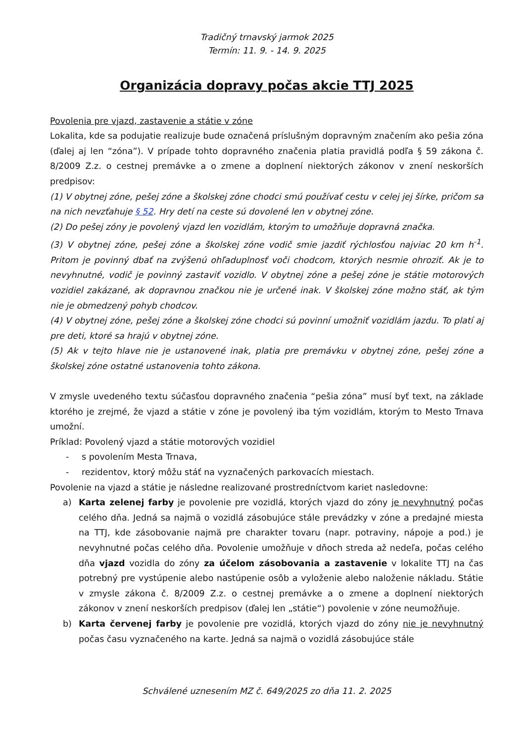Tradičný trnavský jarmok 2025
Termín: 11. 9. - 14. 9. 2025
Organizácia dopravy počas akcie TTJ 2025
Povolenia pre vjazd, zastavenie a státie v zóne
Lokalita, kde sa podujatie realizuje bude označená príslušným dopravným značením ako pešia zóna (ďalej aj len “zóna”). V prípade tohto dopravného značenia platia pravidlá podľa § 59 zákona č. 8/2009 Z.z. o cestnej premávke a o zmene a doplnení niektorých zákonov v znení neskorších predpisov:
(1) V obytnej zóne, pešej zóne a školskej zóne chodci smú používať cestu v celej jej šírke, pričom sa na nich nevzťahuje § 52. Hry detí na ceste sú dovolené len v obytnej zóne.
(2) Do pešej zóny je povolený vjazd len vozidlám, ktorým to umožňuje dopravná značka.
(3) V obytnej zóne, pešej zóne a školskej zóne vodič smie jazdiť rýchlosťou najviac 20 km h<sup>-1</sup>. Pritom je povinný dbať na zvýšenú ohľaduplnosť voči chodcom, ktorých nesmie ohroziť. Ak je to nevyhnutné, vodič je povinný zastaviť vozidlo. V obytnej zóne a pešej zóne je státie motorových vozidiel zakázané, ak dopravnou značkou nie je určené inak. V školskej zóne možno stáť, ak tým nie je obmedzený pohyb chodcov.
(4) V obytnej zóne, pešej zóne a školskej zóne chodci sú povinní umožniť vozidlám jazdu. To platí aj pre deti, ktoré sa hrajú v obytnej zóne.
(5) Ak v tejto hlave nie je ustanovené inak, platia pre premávku v obytnej zóne, pešej zóne a školskej zóne ostatné ustanovenia tohto zákona.
V zmysle uvedeného textu súčasťou dopravného značenia “pešia zóna” musí byť text, na základe ktorého je zrejmé, že vjazd a státie v zóne je povolený iba tým vozidlám, ktorým to Mesto Trnava umožní.
Príklad: Povolený vjazd a státie motorových vozidiel
- s povolením Mesta Trnava,
- rezidentov, ktorý môžu stáť na vyznačených parkovacích miestach.
Povolenie na vjazd a státie je následne realizované prostredníctvom kariet nasledovne:
a) Karta zelenej farby je povolenie pre vozidlá, ktorých vjazd do zóny je nevyhnutný počas celého dňa. Jedná sa najmä o vozidlá zásobujúce stále prevádzky v zóne a predajné miesta na TTJ, kde zásobovanie najmä pre charakter tovaru (napr. potraviny, nápoje a pod.) je nevyhnutné počas celého dňa. Povolenie umožňuje v dňoch streda až nedeľa, počas celého dňa vjazd vozidla do zóny za účelom zásobovania a zastavenie v lokalite TTJ na čas potrebný pre vystúpenie alebo nastúpenie osôb a vyloženie alebo naloženie nákladu. Státie v zmysle zákona č. 8/2009 Z.z. o cestnej premávke a o zmene a doplnení niektorých zákonov v znení neskorších predpisov (ďalej len „státie“) povolenie v zóne neumožňuje.
b) Karta červenej farby je povolenie pre vozidlá, ktorých vjazd do zóny nie je nevyhnutný počas času vyznačeného na karte. Jedná sa najmä o vozidlá zásobujúce stále
Schválené uznesením MZ č. 649/2025 zo dňa 11. 2. 2025